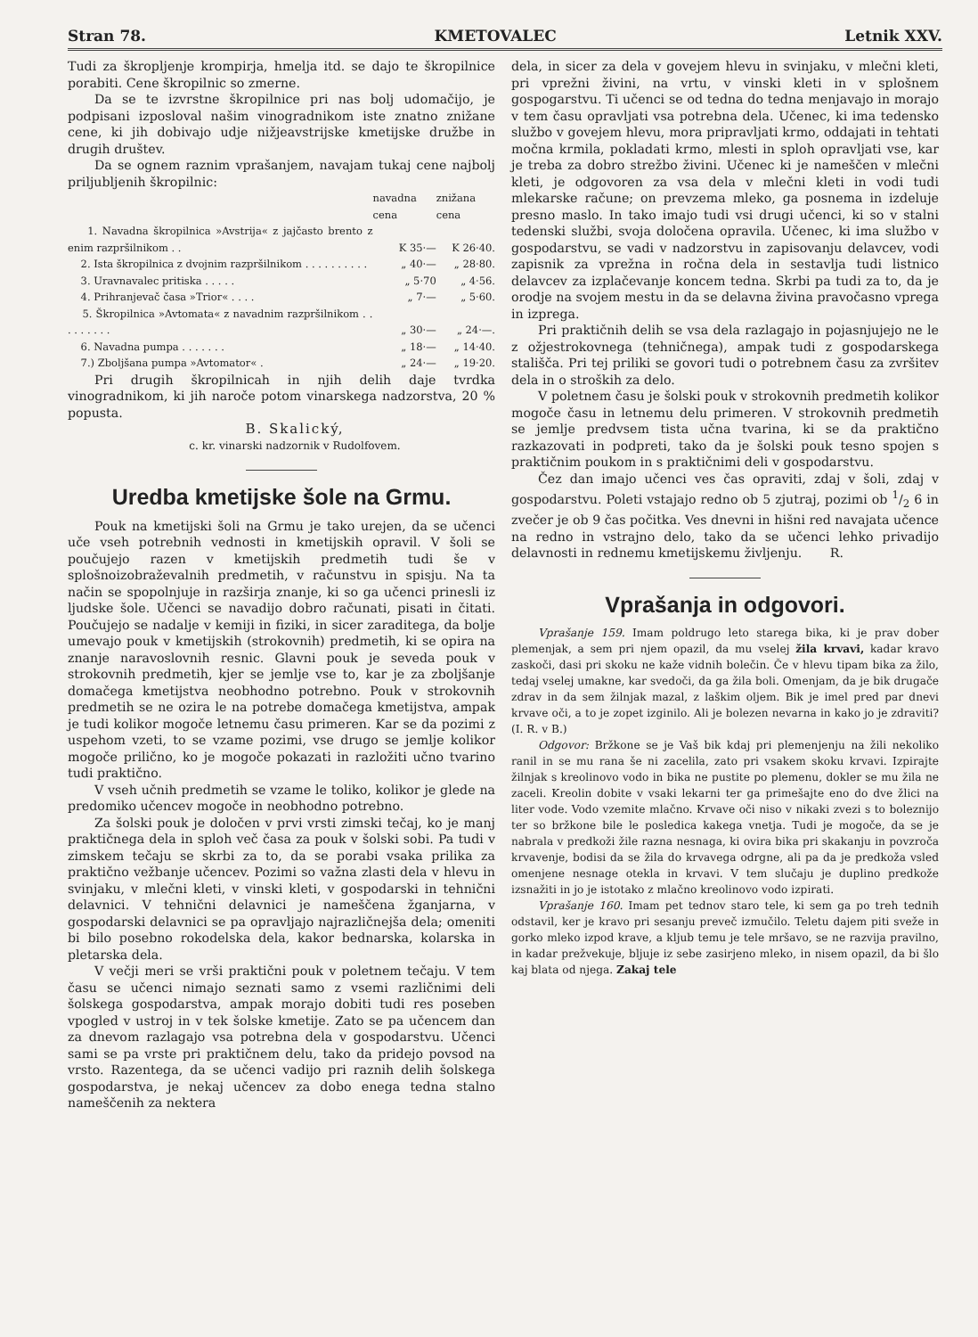Stran 78. KMETOVALEC Letnik XXV.
Tudi za škropljenje krompirja, hmelja itd. se dajo te škropilnice porabiti. Cene škropilnic so zmerne.
Da se te izvrstne škropilnice pri nas bolj udomačijo, je podpisani izposloval našim vinogradnikom iste znatno znižane cene, ki jih dobivajo udje nižjeavstrijske kmetijske družbe in drugih društev.
Da se ognem raznim vprašanjem, navajam tukaj cene najbolj priljubljenih škropilnic:
| | navadna cena | znižana cena |
| --- | --- | --- |
| 1. Navadna škropilnica »Avstrija« z jajčasto brento z enim razpršilnikom . . | K 35·— | K 26·40. |
| 2. Ista škropilnica z dvojnim razpršilnikom . . . . . . . . . . | „ 40·— | „ 28·80. |
| 3. Uravnavalec pritiska . . . . . | „ 5·70 | „ 4·56. |
| 4. Prihranjevač časa »Trior« . . . . | „ 7·— | „ 5·60. |
| 5. Škropilnica »Avtomata« z navadnim razpršilnikom . . . . . . . . . | „ 30·— | „ 24·—. |
| 6. Navadna pumpa . . . . . . . | „ 18·— | „ 14·40. |
| 7.) Zboljšana pumpa »Avtomator« . | „ 24·— | „ 19·20. |
Pri drugih škropilnicah in njih delih daje tvrdka vinogradnikom, ki jih naroče potom vinarskega nadzorstva, 20 % popusta.
B. Skalický,
c. kr. vinarski nadzornik v Rudolfovem.
Uredba kmetijske šole na Grmu.
Pouk na kmetijski šoli na Grmu je tako urejen, da se učenci uče vseh potrebnih vednosti in kmetijskih opravil. V šoli se poučujejo razen v kmetijskih predmetih tudi še v splošnoizobraževalnih predmetih, v računstvu in spisju. Na ta način se spopolnjuje in razširja znanje, ki so ga učenci prinesli iz ljudske šole. Učenci se navadijo dobro računati, pisati in čitati. Poučujejo se nadalje v kemiji in fiziki, in sicer zaraditega, da bolje umevajo pouk v kmetijskih (strokovnih) predmetih, ki se opira na znanje naravoslovnih resnic. Glavni pouk je seveda pouk v strokovnih predmetih, kjer se jemlje vse to, kar je za zboljšanje domačega kmetijstva neobhodno potrebno. Pouk v strokovnih predmetih se ne ozira le na potrebe domačega kmetijstva, ampak je tudi kolikor mogoče letnemu času primeren. Kar se da pozimi z uspehom vzeti, to se vzame pozimi, vse drugo se jemlje kolikor mogoče prilično, ko je mogoče pokazati in razložiti učno tvarino tudi praktično.
V vseh učnih predmetih se vzame le toliko, kolikor je glede na predomiko učencev mogoče in neobhodno potrebno.
Za šolski pouk je določen v prvi vrsti zimski tečaj, ko je manj praktičnega dela in sploh več časa za pouk v šolski sobi. Pa tudi v zimskem tečaju se skrbi za to, da se porabi vsaka prilika za praktično vežbanje učencev. Pozimi so važna zlasti dela v hlevu in svinjaku, v mlečni kleti, v vinski kleti, v gospodarski in tehnični delavnici. V tehnični delavnici je nameščena žganjarna, v gospodarski delavnici se pa opravljajo najrazličnejša dela; omeniti bi bilo posebno rokodelska dela, kakor bednarska, kolarska in pletarska dela.
V večji meri se vrši praktični pouk v poletnem tečaju. V tem času se učenci nimajo seznati samo z vsemi različnimi deli šolskega gospodarstva, ampak morajo dobiti tudi res poseben vpogled v ustroj in v tek šolske kmetije. Zato se pa učencem dan za dnevom razlagajo vsa potrebna dela v gospodarstvu. Učenci sami se pa vrste pri praktičnem delu, tako da pridejo povsod na vrsto. Razentega, da se učenci vadijo pri raznih delih šolskega gospodarstva, je nekaj učencev za dobo enega tedna stalno nameščenih za nektera
dela, in sicer za dela v govejem hlevu in svinjaku, v mlečni kleti, pri vprežni živini, na vrtu, v vinski kleti in v splošnem gospogarstvu. Ti učenci se od tedna do tedna menjavajo in morajo v tem času opravljati vsa potrebna dela. Učenec, ki ima tedensko službo v govejem hlevu, mora pripravljati krmo, oddajati in tehtati močna krmila, pokladati krmo, mlesti in sploh opravljati vse, kar je treba za dobro strežbo živini. Učenec ki je nameščen v mlečni kleti, je odgovoren za vsa dela v mlečni kleti in vodi tudi mlekarske račune; on prevzema mleko, ga posnema in izdeluje presno maslo. In tako imajo tudi vsi drugi učenci, ki so v stalni tedenski službi, svoja določena opravila. Učenec, ki ima službo v gospodarstvu, se vadi v nadzorstvu in zapisovanju delavcev, vodi zapisnik za vprežna in ročna dela in sestavlja tudi listnico delavcev za izplačevanje koncem tedna. Skrbi pa tudi za to, da je orodje na svojem mestu in da se delavna živina pravočasno vprega in izprega.
Pri praktičnih delih se vsa dela razlagajo in pojasnjujejo ne le z ožjestrokovnega (tehničnega), ampak tudi z gospodarskega stališča. Pri tej priliki se govori tudi o potrebnem času za zvršitev dela in o stroških za delo.
V poletnem času je šolski pouk v strokovnih predmetih kolikor mogoče času in letnemu delu primeren. V strokovnih predmetih se jemlje predvsem tista učna tvarina, ki se da praktično razkazovati in podpreti, tako da je šolski pouk tesno spojen s praktičnim poukom in s praktičnimi deli v gospodarstvu.
Čez dan imajo učenci ves čas opraviti, zdaj v šoli, zdaj v gospodarstvu. Poleti vstajajo redno ob 5 zjutraj, pozimi ob 1/2 6 in zvečer je ob 9 čas počitka. Ves dnevni in hišni red navajata učence na redno in vstrajno delo, tako da se učenci lehko privadijo delavnosti in rednemu kmetijskemu življenju. R.
Vprašanja in odgovori.
Vprašanje 159. Imam poldrugo leto starega bika, ki je prav dober plemenjak, a sem pri njem opazil, da mu vselej žila krvavi, kadar kravo zaskoči, dasi pri skoku ne kaže vidnih bolečin. Če v hlevu tipam bika za žilo, tedaj vselej umakne, kar svedoči, da ga žila boli. Omenjam, da je bik drugače zdrav in da sem žilnjak mazal, z laškim oljem. Bik je imel pred par dnevi krvave oči, a to je zopet izginilo. Ali je bolezen nevarna in kako jo je zdraviti? (I. R. v B.)
Odgovor: Bržkone se je Vaš bik kdaj pri plemenjenju na žili nekoliko ranil in se mu rana še ni zacelila, zato pri vsakem skoku krvavi. Izpirajte žilnjak s kreolinovo vodo in bika ne pustite po plemenu, dokler se mu žila ne zaceli. Kreolin dobite v vsaki lekarni ter ga primešajte eno do dve žlici na liter vode. Vodo vzemite mlačno. Krvave oči niso v nikaki zvezi s to boleznijo ter so bržkone bile le posledica kakega vnetja. Tudi je mogoče, da se je nabrala v predkoži žile razna nesnaga, ki ovira bika pri skakanju in povzroča krvavenje, bodisi da se žila do krvavega odrgne, ali pa da je predkoža vsled omenjene nesnage otekla in krvavi. V tem slučaju je duplino predkože izsnažiti in jo je istotako z mlačno kreolinovo vodo izpirati.
Vprašanje 160. Imam pet tednov staro tele, ki sem ga po treh tednih odstavil, ker je kravo pri sesanju preveč izmučilo. Teletu dajem piti sveže in gorko mleko izpod krave, a kljub temu je tele mršavo, se ne razvija pravilno, in kadar prežvekuje, bljuje iz sebe zasirjeno mleko, in nisem opazil, da bi šlo kaj blata od njega. Zakaj tele